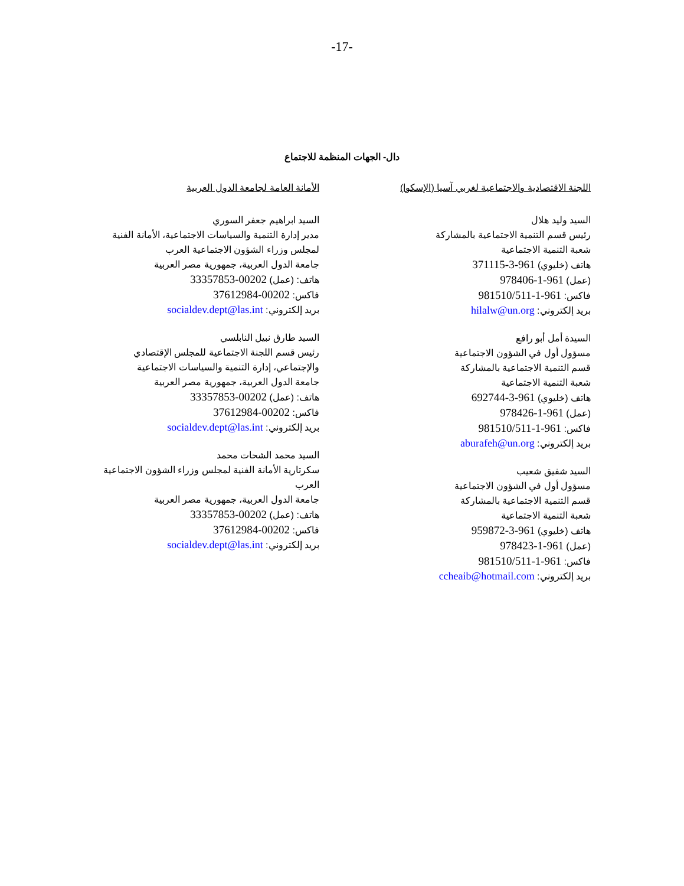-17-
دال- الجهات المنظمة للاجتماع
اللجنة الاقتصادية والاجتماعية لغربي آسيا (الإسكوا)
السيد وليد هلال
رئيس قسم التنمية الاجتماعية بالمشاركة
شعبة التنمية الاجتماعية
هاتف (خليوي) 961-3-371115
(عمل) 961-1-978406
فاكس: 961-1-981510/511
بريد إلكتروني: hilalw@un.org
السيدة أمل أبو رافع
مسؤول أول في الشؤون الاجتماعية
قسم التنمية الاجتماعية بالمشاركة
شعبة التنمية الاجتماعية
هاتف (خليوي) 961-3-692744
(عمل) 961-1-978426
فاكس: 961-1-981510/511
بريد إلكتروني: aburafeh@un.org
السيد شفيق شعيب
مسؤول أول في الشؤون الاجتماعية
قسم التنمية الاجتماعية بالمشاركة
شعبة التنمية الاجتماعية
هاتف (خليوي) 961-3-959872
(عمل) 961-1-978423
فاكس: 961-1-981510/511
بريد إلكتروني: ccheaib@hotmail.com
الأمانة العامة لجامعة الدول العربية
السيد ابراهيم جعفر السوري
مدير إدارة التنمية والسياسات الاجتماعية، الأمانة الفنية
لمجلس وزراء الشؤون الاجتماعية العرب
جامعة الدول العربية، جمهورية مصر العربية
هاتف: (عمل) 00202-33357853
فاكس: 00202-37612984
بريد إلكتروني: socialdev.dept@las.int
السيد طارق نبيل النابلسي
رئيس قسم اللجنة الاجتماعية للمجلس الإقتصادي
والإجتماعي، إدارة التنمية والسياسات الاجتماعية
جامعة الدول العربية، جمهورية مصر العربية
هاتف: (عمل) 00202-33357853
فاكس: 00202-37612984
بريد إلكتروني: socialdev.dept@las.int
السيد محمد الشحات محمد
سكرتارية الأمانة الفنية لمجلس وزراء الشؤون الاجتماعية
العرب
جامعة الدول العربية، جمهورية مصر العربية
هاتف: (عمل) 00202-33357853
فاكس: 00202-37612984
بريد إلكتروني: socialdev.dept@las.int